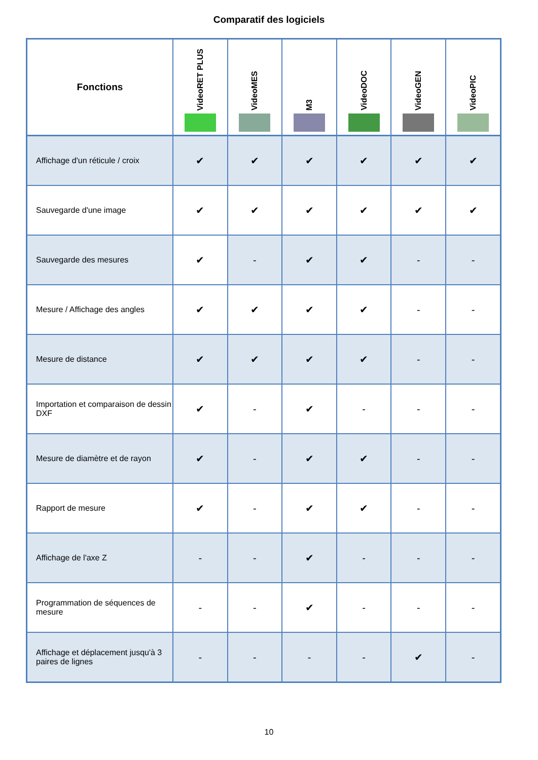Comparatif des logiciels
| Fonctions | VideoRET PLUS | VideoMES | M3 | VideoDOC | VideoGEN | VideoPIC |
| --- | --- | --- | --- | --- | --- | --- |
| Affichage d'un réticule / croix | ✔ | ✔ | ✔ | ✔ | ✔ | ✔ |
| Sauvegarde d'une image | ✔ | ✔ | ✔ | ✔ | ✔ | ✔ |
| Sauvegarde des mesures | ✔ | - | ✔ | ✔ | - | - |
| Mesure / Affichage des angles | ✔ | ✔ | ✔ | ✔ | - | - |
| Mesure de distance | ✔ | ✔ | ✔ | ✔ | - | - |
| Importation et comparaison de dessin DXF | ✔ | - | ✔ | - | - | - |
| Mesure de diamètre et de rayon | ✔ | - | ✔ | ✔ | - | - |
| Rapport de mesure | ✔ | - | ✔ | ✔ | - | - |
| Affichage de l'axe Z | - | - | ✔ | - | - | - |
| Programmation de séquences de mesure | - | - | ✔ | - | - | - |
| Affichage et déplacement jusqu'à 3 paires de lignes | - | - | - | - | ✔ | - |
10